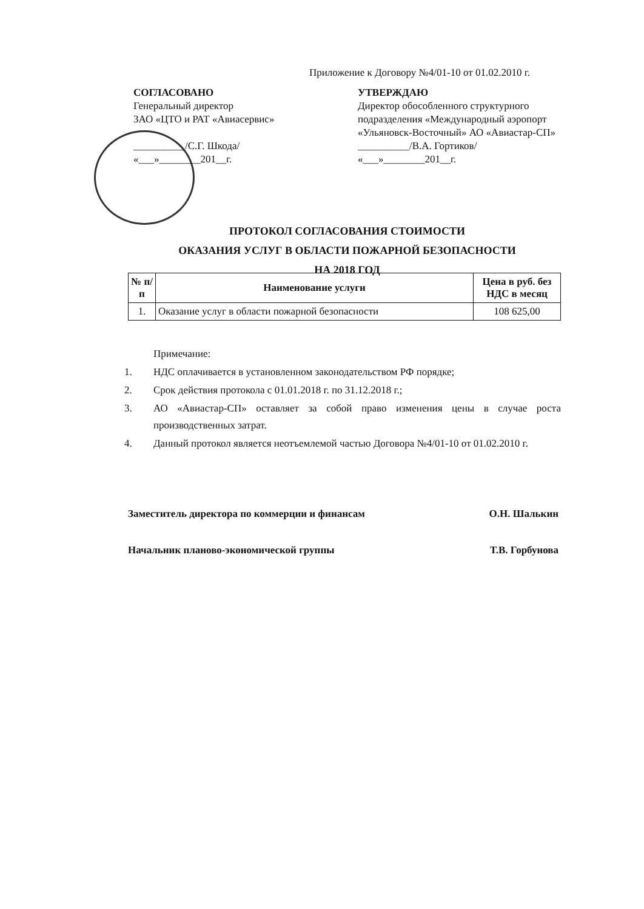Приложение к Договору №4/01-10 от 01.02.2010 г.
СОГЛАСОВАНО
Генеральный директор
ЗАО «ЦТО и РАТ «Авиасервис»
__________/С.Г. Шкода/
«___»________201__г.
УТВЕРЖДАЮ
Директор обособленного структурного подразделения «Международный аэропорт «Ульяновск-Восточный» АО «Авиастар-СП»
__________/В.А. Гортиков/
«___»________201__г.
ПРОТОКОЛ СОГЛАСОВАНИЯ СТОИМОСТИ
ОКАЗАНИЯ УСЛУГ В ОБЛАСТИ ПОЖАРНОЙ БЕЗОПАСНОСТИ
НА 2018 ГОД
| № п/п | Наименование услуги | Цена в руб. без НДС в месяц |
| --- | --- | --- |
| 1. | Оказание услуг в области пожарной безопасности | 108 625,00 |
Примечание:
1. НДС оплачивается в установленном законодательством РФ порядке;
2. Срок действия протокола с 01.01.2018 г. по 31.12.2018 г.;
3. АО «Авиастар-СП» оставляет за собой право изменения цены в случае роста производственных затрат.
4. Данный протокол является неотъемлемой частью Договора №4/01-10 от 01.02.2010 г.
Заместитель директора по коммерции и финансам О.Н. Шалькин
Начальник планово-экономической группы Т.В. Горбунова